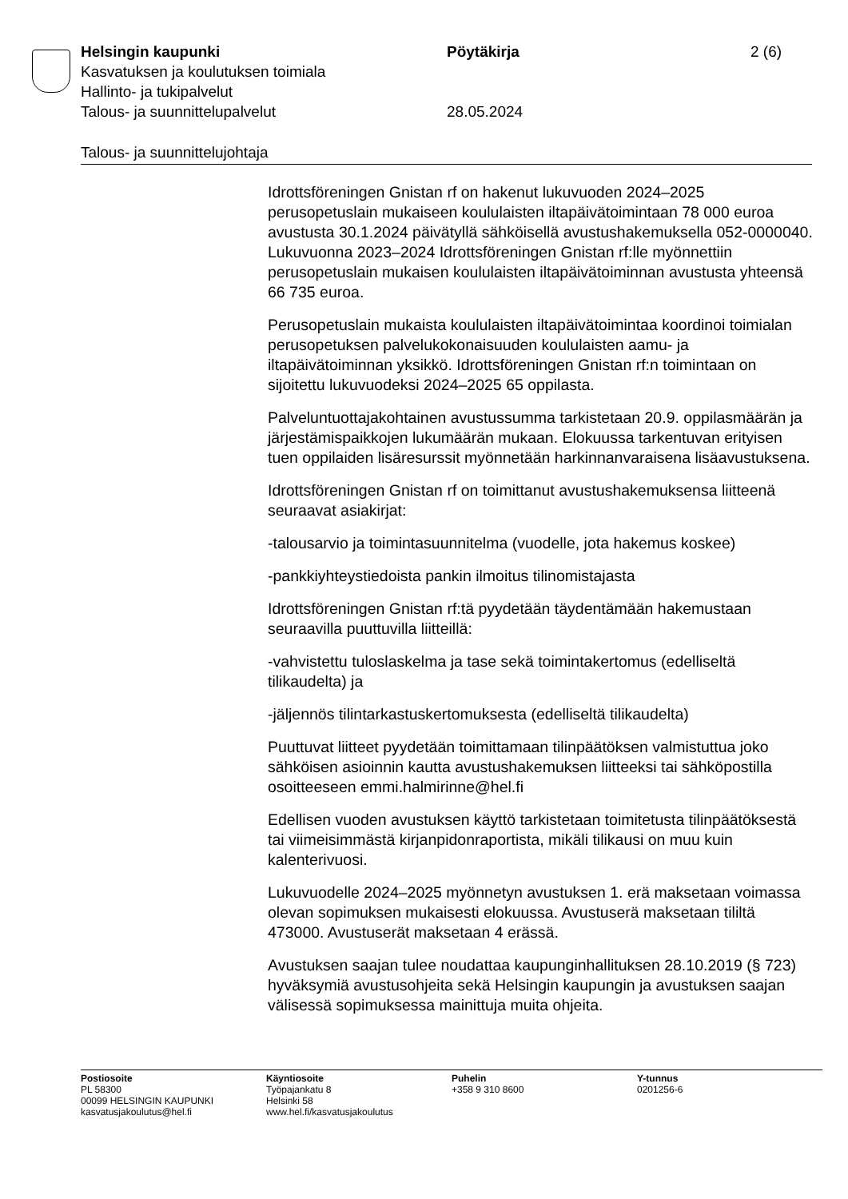Helsingin kaupunki Pöytäkirja 2 (6)
Kasvatuksen ja koulutuksen toimiala
Hallinto- ja tukipalvelut
Talous- ja suunnittelupalvelut 28.05.2024
Talous- ja suunnittelujohtaja
Idrottsföreningen Gnistan rf on hakenut lukuvuoden 2024–2025 perusopetuslain mukaiseen koululaisten iltapäivätoimintaan 78 000 euroa avustusta 30.1.2024 päivätyllä sähköisellä avustushakemuksella 052-0000040. Lukuvuonna 2023–2024 Idrottsföreningen Gnistan rf:lle myönnettiin perusopetuslain mukaisen koululaisten iltapäivätoiminnan avustusta yhteensä 66 735 euroa.
Perusopetuslain mukaista koululaisten iltapäivätoimintaa koordinoi toimialan perusopetuksen palvelukokonaisuuden koululaisten aamu- ja iltapäivätoiminnan yksikkö. Idrottsföreningen Gnistan rf:n toimintaan on sijoitettu lukuvuodeksi 2024–2025 65 oppilasta.
Palveluntuottajakohtainen avustussumma tarkistetaan 20.9. oppilasmäärän ja järjestämispaikkojen lukumäärän mukaan. Elokuussa tarkentuvan erityisen tuen oppilaiden lisäresurssit myönnetään harkinnanvaraisena lisäavustuksena.
Idrottsföreningen Gnistan rf on toimittanut avustushakemuksensa liitteenä seuraavat asiakirjat:
-talousarvio ja toimintasuunnitelma (vuodelle, jota hakemus koskee)
-pankkiyhteystiedoista pankin ilmoitus tilinomistajasta
Idrottsföreningen Gnistan rf:tä pyydetään täydentämään hakemustaan seuraavilla puuttuvilla liitteillä:
-vahvistettu tuloslaskelma ja tase sekä toimintakertomus (edelliseltä tilikaudelta) ja
-jäljennös tilintarkastuskertomuksesta (edelliseltä tilikaudelta)
Puuttuvat liitteet pyydetään toimittamaan tilinpäätöksen valmistuttua joko sähköisen asioinnin kautta avustushakemuksen liitteeksi tai sähköpostilla osoitteeseen emmi.halmirinne@hel.fi
Edellisen vuoden avustuksen käyttö tarkistetaan toimitetusta tilinpäätöksestä tai viimeisimmästä kirjanpidonraportista, mikäli tilikausi on muu kuin kalenterivuosi.
Lukuvuodelle 2024–2025 myönnetyn avustuksen 1. erä maksetaan voimassa olevan sopimuksen mukaisesti elokuussa. Avustuserä maksetaan tililtä 473000. Avustuserät maksetaan 4 erässä.
Avustuksen saajan tulee noudattaa kaupunginhallituksen 28.10.2019 (§ 723) hyväksymiä avustusohjeita sekä Helsingin kaupungin ja avustuksen saajan välisessä sopimuksessa mainittuja muita ohjeita.
Postiosoite
PL 58300
00099 HELSINGIN KAUPUNKI
kasvatusjakoulutus@hel.fi
Käyntiosoite
Työpajankatu 8
Helsinki 58
www.hel.fi/kasvatusjakoulutus
Puhelin
+358 9 310 8600
Y-tunnus
0201256-6